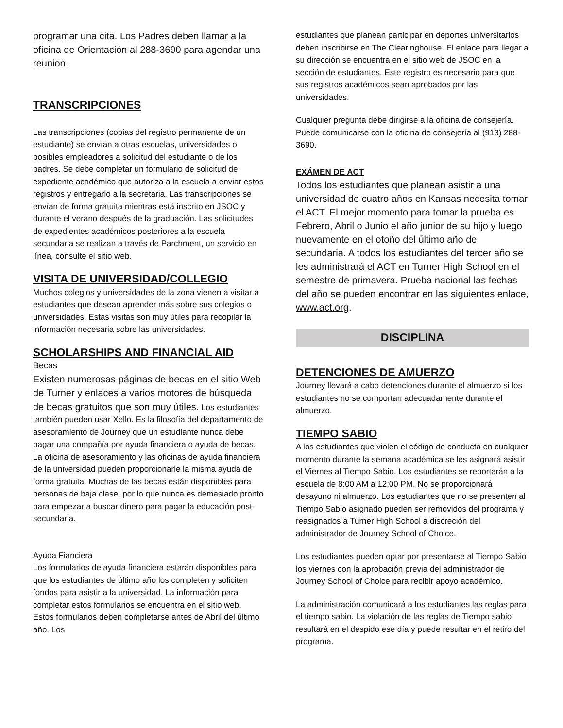programar una cita. Los Padres deben llamar a la oficina de Orientación al 288-3690 para agendar una reunion.
TRANSCRIPCIONES
Las transcripciones (copias del registro permanente de un estudiante) se envían a otras escuelas, universidades o posibles empleadores a solicitud del estudiante o de los padres. Se debe completar un formulario de solicitud de expediente académico que autoriza a la escuela a enviar estos registros y entregarlo a la secretaria. Las transcripciones se envían de forma gratuita mientras está inscrito en JSOC y durante el verano después de la graduación. Las solicitudes de expedientes académicos posteriores a la escuela secundaria se realizan a través de Parchment, un servicio en línea, consulte el sitio web.
VISITA DE UNIVERSIDAD/COLLEGIO
Muchos colegios y universidades de la zona vienen a visitar a estudiantes que desean aprender más sobre sus colegios o universidades. Estas visitas son muy útiles para recopilar la información necesaria sobre las universidades.
SCHOLARSHIPS AND FINANCIAL AID
Becas
Existen numerosas páginas de becas en el sitio Web de Turner y enlaces a varios motores de búsqueda de becas gratuitos que son muy útiles. Los estudiantes también pueden usar Xello. Es la filosofía del departamento de asesoramiento de Journey que un estudiante nunca debe pagar una compañía por ayuda financiera o ayuda de becas. La oficina de asesoramiento y las oficinas de ayuda financiera de la universidad pueden proporcionarle la misma ayuda de forma gratuita. Muchas de las becas están disponibles para personas de baja clase, por lo que nunca es demasiado pronto para empezar a buscar dinero para pagar la educación post-secundaria.
Ayuda Fianciera
Los formularios de ayuda financiera estarán disponibles para que los estudiantes de último año los completen y soliciten fondos para asistir a la universidad. La información para completar estos formularios se encuentra en el sitio web. Estos formularios deben completarse antes de Abril del último año. Los
estudiantes que planean participar en deportes universitarios deben inscribirse en The Clearinghouse. El enlace para llegar a su dirección se encuentra en el sitio web de JSOC en la sección de estudiantes. Este registro es necesario para que sus registros académicos sean aprobados por las universidades.
Cualquier pregunta debe dirigirse a la oficina de consejería. Puede comunicarse con la oficina de consejería al (913) 288-3690.
EXÁMEN DE ACT
Todos los estudiantes que planean asistir a una universidad de cuatro años en Kansas necesita tomar el ACT. El mejor momento para tomar la prueba es Febrero, Abril o Junio el año junior de su hijo y luego nuevamente en el otoño del último año de secundaria. A todos los estudiantes del tercer año se les administrará el ACT en Turner High School en el semestre de primavera. Prueba nacional las fechas del año se pueden encontrar en las siguientes enlace, www.act.org.
DISCIPLINA
DETENCIONES DE AMUERZO
Journey llevará a cabo detenciones durante el almuerzo si los estudiantes no se comportan adecuadamente durante el almuerzo.
TIEMPO SABIO
A los estudiantes que violen el código de conducta en cualquier momento durante la semana académica se les asignará asistir el Viernes al Tiempo Sabio. Los estudiantes se reportarán a la escuela de 8:00 AM a 12:00 PM. No se proporcionará desayuno ni almuerzo. Los estudiantes que no se presenten al Tiempo Sabio asignado pueden ser removidos del programa y reasignados a Turner High School a discreción del administrador de Journey School of Choice.
Los estudiantes pueden optar por presentarse al Tiempo Sabio los viernes con la aprobación previa del administrador de Journey School of Choice para recibir apoyo académico.
La administración comunicará a los estudiantes las reglas para el tiempo sabio. La violación de las reglas de Tiempo sabio resultará en el despido ese día y puede resultar en el retiro del programa.